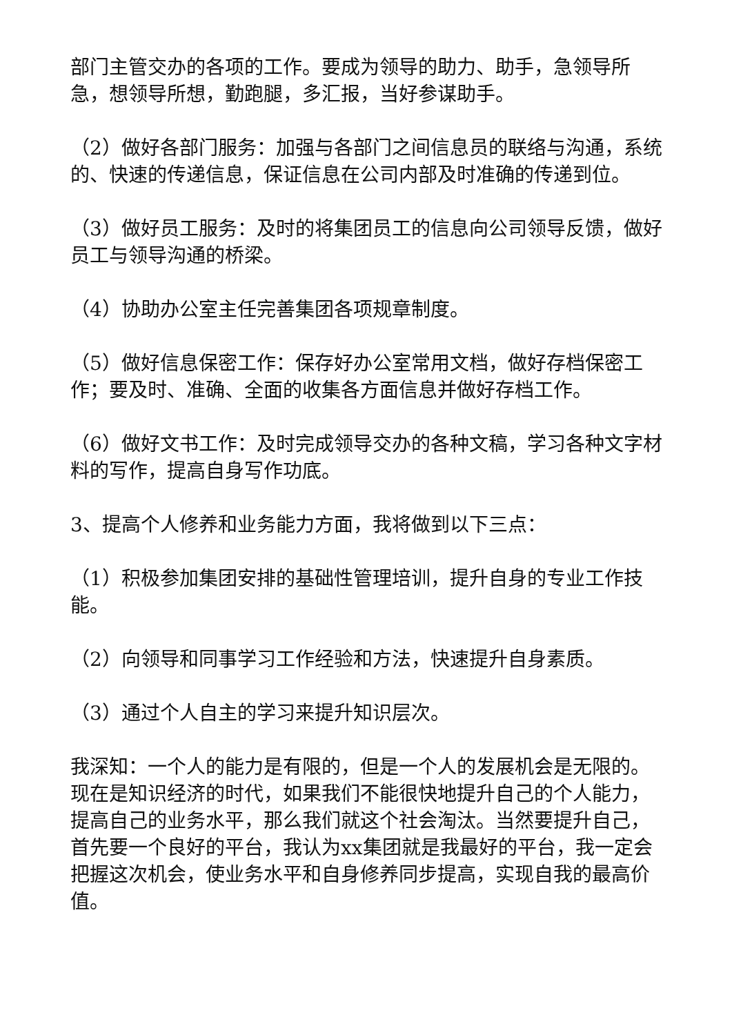部门主管交办的各项的工作。要成为领导的助力、助手，急领导所急，想领导所想，勤跑腿，多汇报，当好参谋助手。
（2）做好各部门服务：加强与各部门之间信息员的联络与沟通，系统的、快速的传递信息，保证信息在公司内部及时准确的传递到位。
（3）做好员工服务：及时的将集团员工的信息向公司领导反馈，做好员工与领导沟通的桥梁。
（4）协助办公室主任完善集团各项规章制度。
（5）做好信息保密工作：保存好办公室常用文档，做好存档保密工作；要及时、准确、全面的收集各方面信息并做好存档工作。
（6）做好文书工作：及时完成领导交办的各种文稿，学习各种文字材料的写作，提高自身写作功底。
3、提高个人修养和业务能力方面，我将做到以下三点：
（1）积极参加集团安排的基础性管理培训，提升自身的专业工作技能。
（2）向领导和同事学习工作经验和方法，快速提升自身素质。
（3）通过个人自主的学习来提升知识层次。
我深知：一个人的能力是有限的，但是一个人的发展机会是无限的。现在是知识经济的时代，如果我们不能很快地提升自己的个人能力，提高自己的业务水平，那么我们就这个社会淘汰。当然要提升自己，首先要一个良好的平台，我认为xx集团就是我最好的平台，我一定会把握这次机会，使业务水平和自身修养同步提高，实现自我的最高价值。